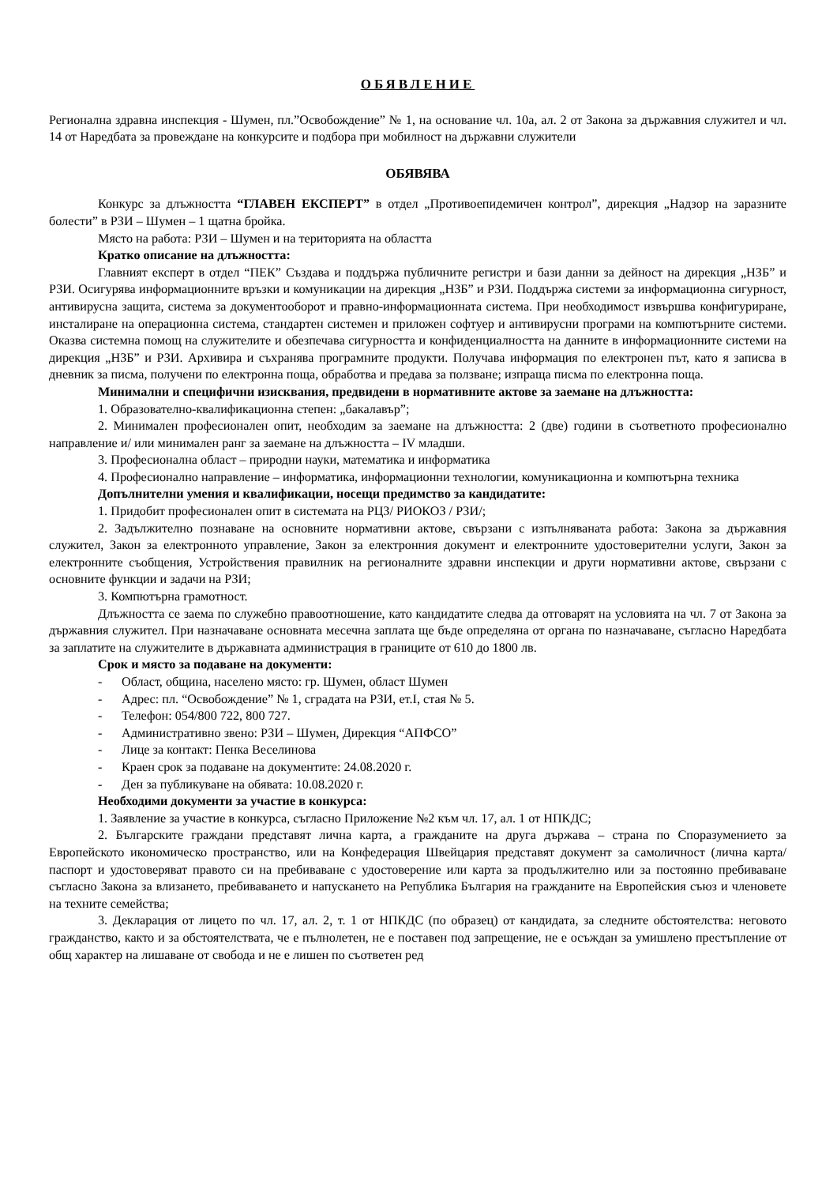ОБЯВЛЕНИЕ
Регионална здравна инспекция - Шумен, пл.”Освобождение” № 1, на основание чл. 10а, ал. 2 от Закона за държавния служител и чл. 14 от Наредбата за провеждане на конкурсите и подбора при мобилност на държавни служители
ОБЯВЯВА
Конкурс за длъжността “ГЛАВЕН ЕКСПЕРТ” в отдел „Противоепидемичен контрол”, дирекция „Надзор на заразните болести” в РЗИ – Шумен – 1 щатна бройка.
Място на работа: РЗИ – Шумен и на територията на областта
Кратко описание на длъжността:
Главният експерт в отдел “ПЕК” Създава и поддържа публичните регистри и бази данни за дейност на дирекция „НЗБ” и РЗИ. Осигурява информационните връзки и комуникации на дирекция „НЗБ” и РЗИ. Поддържа системи за информационна сигурност, антивирусна защита, система за документооборот и правно-информационната система. При необходимост извършва конфигуриране, инсталиране на операционна система, стандартен системен и приложен софтуер и антивирусни програми на компютърните системи. Оказва системна помощ на служителите и обезпечава сигурността и конфиденциалността на данните в информационните системи на дирекция „НЗБ” и РЗИ. Архивира и съхранява програмните продукти. Получава информация по електронен път, като я записва в дневник за писма, получени по електронна поща, обработва и предава за ползване; изпраща писма по електронна поща.
Минимални и специфични изисквания, предвидени в нормативните актове за заемане на длъжността:
1. Образователно-квалификационна степен: „бакалавър”;
2. Минимален професионален опит, необходим за заемане на длъжността: 2 (две) години в съответното професионално направление и/ или минимален ранг за заемане на длъжността – IV младши.
3. Професионална област – природни науки, математика и информатика
4. Професионално направление – информатика, информационни технологии, комуникационна и компютърна техника
Допълнителни умения и квалификации, носещи предимство за кандидатите:
1. Придобит професионален опит в системата на РЦЗ/ РИОКОЗ / РЗИ/;
2. Задължително познаване на основните нормативни актове, свързани с изпълняваната работа: Закона за държавния служител, Закон за електронното управление, Закон за електронния документ и електронните удостоверителни услуги, Закон за електронните съобщения, Устройствения правилник на регионалните здравни инспекции и други нормативни актове, свързани с основните функции и задачи на РЗИ;
3. Компютърна грамотност.
Длъжността се заема по служебно правоотношение, като кандидатите следва да отговарят на условията на чл. 7 от Закона за държавния служител. При назначаване основната месечна заплата ще бъде определяна от органа по назначаване, съгласно Наредбата за заплатите на служителите в държавната администрация в границите от 610 до 1800 лв.
Срок и място за подаване на документи:
- Област, община, населено място: гр. Шумен, област Шумен
- Адрес: пл. “Освобождение” № 1, сградата на РЗИ, ет.I, стая № 5.
- Телефон: 054/800 722, 800 727.
- Административно звено: РЗИ – Шумен, Дирекция “АПФСО”
- Лице за контакт: Пенка Веселинова
- Краен срок за подаване на документите: 24.08.2020 г.
- Ден за публикуване на обявата: 10.08.2020 г.
Необходими документи за участие в конкурса:
1. Заявление за участие в конкурса, съгласно Приложение №2 към чл. 17, ал. 1 от НПКДС;
2. Българските граждани представят лична карта, а гражданите на друга държава – страна по Споразумението за Европейското икономическо пространство, или на Конфедерация Швейцария представят документ за самоличност (лична карта/паспорт и удостоверяват правото си на пребиваване с удостоверение или карта за продължително или за постоянно пребиваване съгласно Закона за влизането, пребиваването и напускането на Република България на гражданите на Европейския съюз и членовете на техните семейства;
3. Декларация от лицето по чл. 17, ал. 2, т. 1 от НПКДС (по образец) от кандидата, за следните обстоятелства: неговото гражданство, както и за обстоятелствата, че е пълнолетен, не е поставен под запрещение, не е осъждан за умишлено престъпление от общ характер на лишаване от свобода и не е лишен по съответен ред